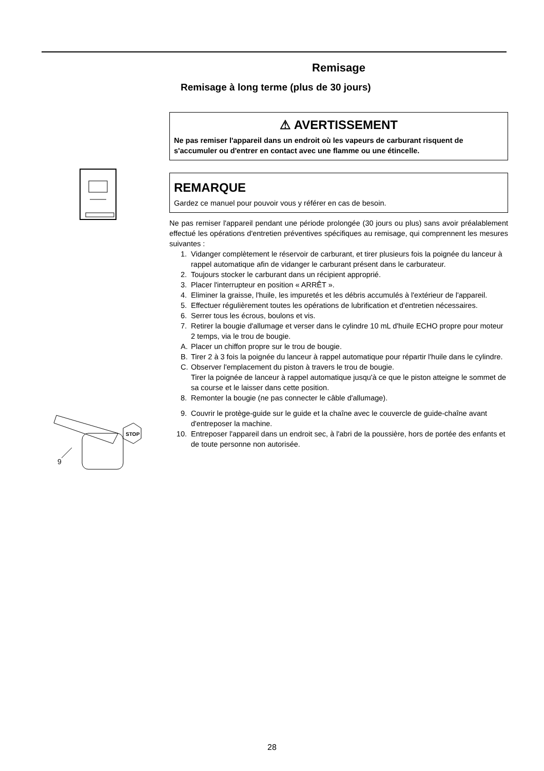STOP
9
Remisage
Remisage à long terme (plus de 30 jours)
⚠ AVERTISSEMENT
Ne pas remiser l'appareil dans un endroit où les vapeurs de carburant risquent de s'accumuler ou d'entrer en contact avec une flamme ou une étincelle.
REMARQUE
Gardez ce manuel pour pouvoir vous y référer en cas de besoin.
Ne pas remiser l'appareil pendant une période prolongée (30 jours ou plus) sans avoir préalablement effectué les opérations d'entretien préventives spécifiques au remisage, qui comprennent les mesures suivantes :
1. Vidanger complètement le réservoir de carburant, et tirer plusieurs fois la poignée du lanceur à rappel automatique afin de vidanger le carburant présent dans le carburateur.
2. Toujours stocker le carburant dans un récipient approprié.
3. Placer l'interrupteur en position « ARRÊT ».
4. Eliminer la graisse, l'huile, les impuretés et les débris accumulés à l'extérieur de l'appareil.
5. Effectuer régulièrement toutes les opérations de lubrification et d'entretien nécessaires.
6. Serrer tous les écrous, boulons et vis.
7. Retirer la bougie d'allumage et verser dans le cylindre 10 mL d'huile ECHO propre pour moteur 2 temps, via le trou de bougie.
A. Placer un chiffon propre sur le trou de bougie.
B. Tirer 2 à 3 fois la poignée du lanceur à rappel automatique pour répartir l'huile dans le cylindre.
C. Observer l'emplacement du piston à travers le trou de bougie.
Tirer la poignée de lanceur à rappel automatique jusqu'à ce que le piston atteigne le sommet de sa course et le laisser dans cette position.
8. Remonter la bougie (ne pas connecter le câble d'allumage).
9. Couvrir le protège-guide sur le guide et la chaîne avec le couvercle de guide-chaîne avant d'entreposer la machine.
10. Entreposer l'appareil dans un endroit sec, à l'abri de la poussière, hors de portée des enfants et de toute personne non autorisée.
28